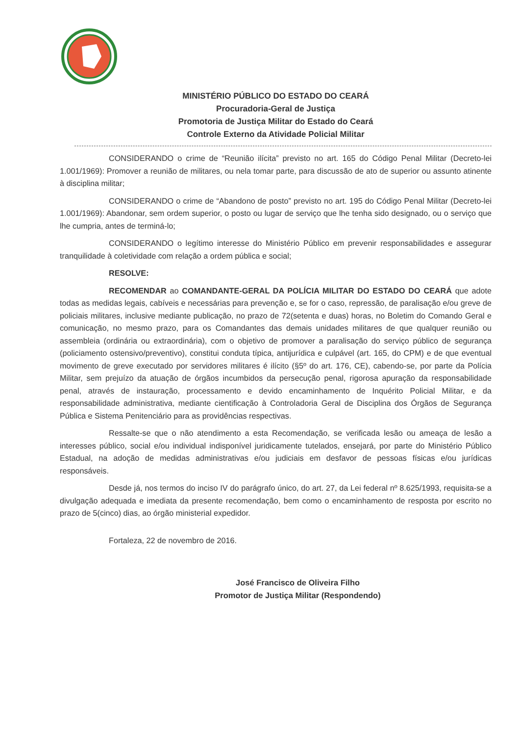MINISTÉRIO PÚBLICO DO ESTADO DO CEARÁ
Procuradoria-Geral de Justiça
Promotoria de Justiça Militar do Estado do Ceará
Controle Externo da Atividade Policial Militar
CONSIDERANDO o crime de “Reunião ilícita” previsto no art. 165 do Código Penal Militar (Decreto-lei 1.001/1969): Promover a reunião de militares, ou nela tomar parte, para discussão de ato de superior ou assunto atinente à disciplina militar;
CONSIDERANDO o crime de “Abandono de posto” previsto no art. 195 do Código Penal Militar (Decreto-lei 1.001/1969): Abandonar, sem ordem superior, o posto ou lugar de serviço que lhe tenha sido designado, ou o serviço que lhe cumpria, antes de terminá-lo;
CONSIDERANDO o legítimo interesse do Ministério Público em prevenir responsabilidades e assegurar tranquilidade à coletividade com relação a ordem pública e social;
RESOLVE:
RECOMENDAR ao COMANDANTE-GERAL DA POLÍCIA MILITAR DO ESTADO DO CEARÁ que adote todas as medidas legais, cabíveis e necessárias para prevenção e, se for o caso, repressão, de paralisação e/ou greve de policiais militares, inclusive mediante publicação, no prazo de 72(setenta e duas) horas, no Boletim do Comando Geral e comunicação, no mesmo prazo, para os Comandantes das demais unidades militares de que qualquer reunião ou assembleia (ordinária ou extraordinária), com o objetivo de promover a paralisação do serviço público de segurança (policiamento ostensivo/preventivo), constitui conduta típica, antijurídica e culpável (art. 165, do CPM) e de que eventual movimento de greve executado por servidores militares é ilícito (§5º do art. 176, CE), cabendo-se, por parte da Polícia Militar, sem prejuízo da atuação de órgãos incumbidos da persecução penal, rigorosa apuração da responsabilidade penal, através de instauração, processamento e devido encaminhamento de Inquérito Policial Militar, e da responsabilidade administrativa, mediante cientificação à Controladoria Geral de Disciplina dos Órgãos de Segurança Pública e Sistema Penitenciário para as providências respectivas.
Ressalte-se que o não atendimento a esta Recomendação, se verificada lesão ou ameaça de lesão a interesses público, social e/ou individual indisponível juridicamente tutelados, ensejará, por parte do Ministério Público Estadual, na adoção de medidas administrativas e/ou judiciais em desfavor de pessoas físicas e/ou jurídicas responsáveis.
Desde já, nos termos do inciso IV do parágrafo único, do art. 27, da Lei federal nº 8.625/1993, requisita-se a divulgação adequada e imediata da presente recomendação, bem como o encaminhamento de resposta por escrito no prazo de 5(cinco) dias, ao órgão ministerial expedidor.
Fortaleza, 22 de novembro de 2016.
José Francisco de Oliveira Filho
Promotor de Justiça Militar (Respondendo)